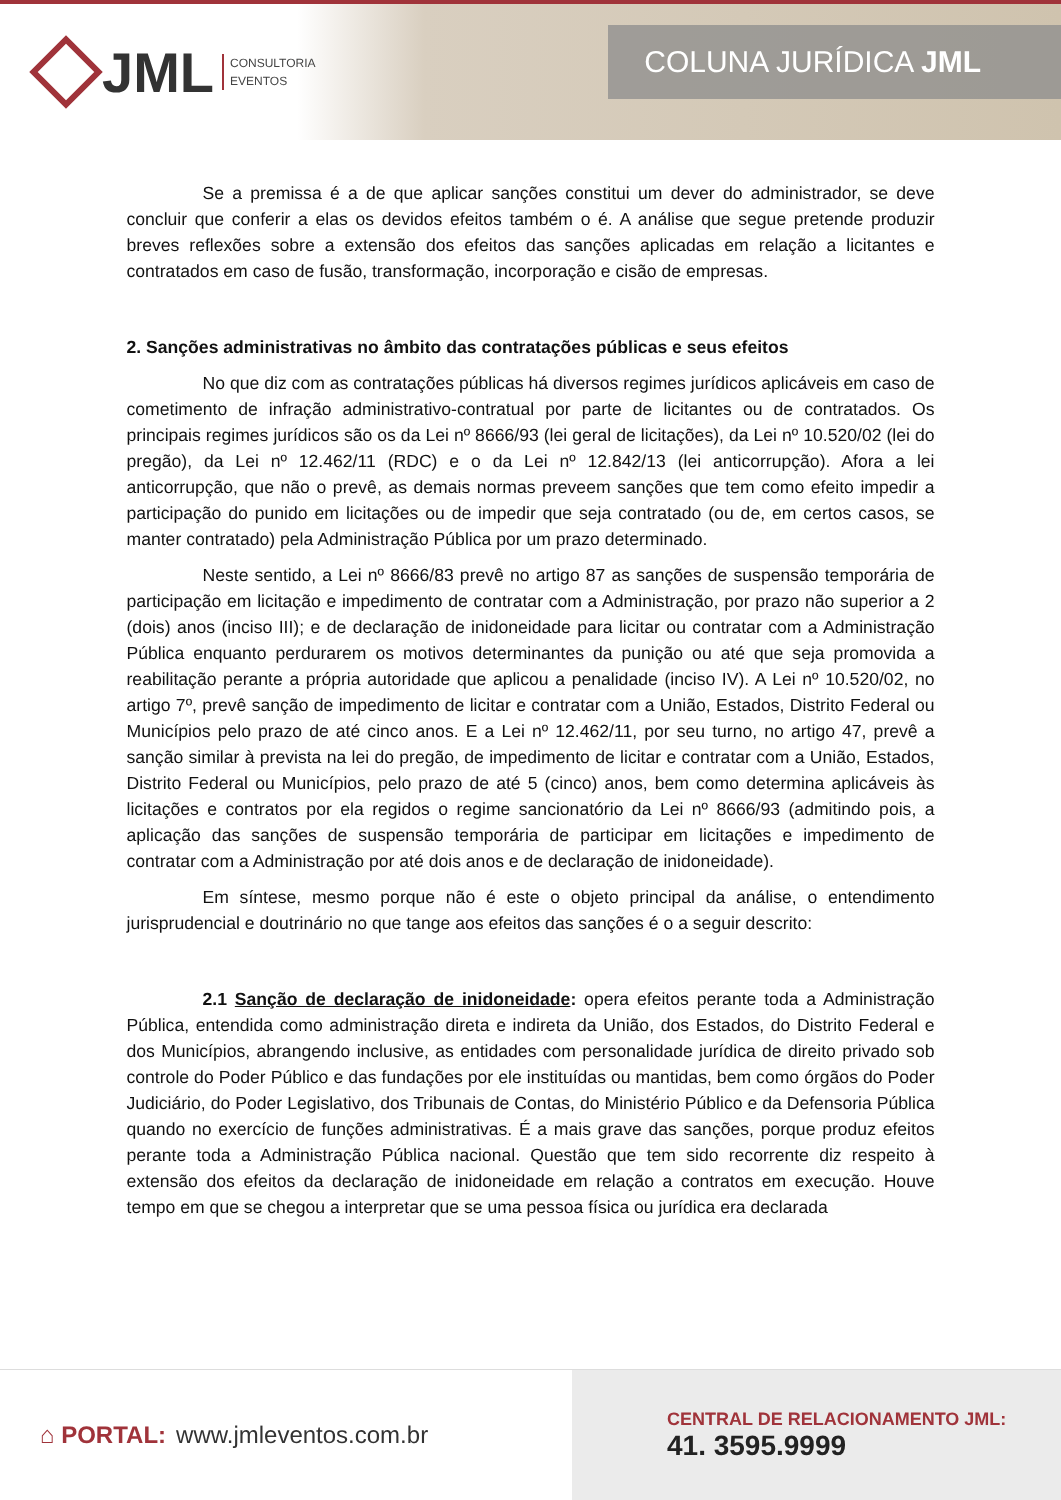JML CONSULTORIA
EVENTOS
COLUNA JURÍDICA JML
Se a premissa é a de que aplicar sanções constitui um dever do administrador, se deve concluir que conferir a elas os devidos efeitos também o é. A análise que segue pretende produzir breves reflexões sobre a extensão dos efeitos das sanções aplicadas em relação a licitantes e contratados em caso de fusão, transformação, incorporação e cisão de empresas.
2. Sanções administrativas no âmbito das contratações públicas e seus efeitos
No que diz com as contratações públicas há diversos regimes jurídicos aplicáveis em caso de cometimento de infração administrativo-contratual por parte de licitantes ou de contratados. Os principais regimes jurídicos são os da Lei nº 8666/93 (lei geral de licitações), da Lei nº 10.520/02 (lei do pregão), da Lei nº 12.462/11 (RDC) e o da Lei nº 12.842/13 (lei anticorrupção). Afora a lei anticorrupção, que não o prevê, as demais normas preveem sanções que tem como efeito impedir a participação do punido em licitações ou de impedir que seja contratado (ou de, em certos casos, se manter contratado) pela Administração Pública por um prazo determinado.
Neste sentido, a Lei nº 8666/83 prevê no artigo 87 as sanções de suspensão temporária de participação em licitação e impedimento de contratar com a Administração, por prazo não superior a 2 (dois) anos (inciso III); e de declaração de inidoneidade para licitar ou contratar com a Administração Pública enquanto perdurarem os motivos determinantes da punição ou até que seja promovida a reabilitação perante a própria autoridade que aplicou a penalidade (inciso IV). A Lei nº 10.520/02, no artigo 7º, prevê sanção de impedimento de licitar e contratar com a União, Estados, Distrito Federal ou Municípios pelo prazo de até cinco anos. E a Lei nº 12.462/11, por seu turno, no artigo 47, prevê a sanção similar à prevista na lei do pregão, de impedimento de licitar e contratar com a União, Estados, Distrito Federal ou Municípios, pelo prazo de até 5 (cinco) anos, bem como determina aplicáveis às licitações e contratos por ela regidos o regime sancionatório da Lei nº 8666/93 (admitindo pois, a aplicação das sanções de suspensão temporária de participar em licitações e impedimento de contratar com a Administração por até dois anos e de declaração de inidoneidade).
Em síntese, mesmo porque não é este o objeto principal da análise, o entendimento jurisprudencial e doutrinário no que tange aos efeitos das sanções é o a seguir descrito:
2.1 Sanção de declaração de inidoneidade: opera efeitos perante toda a Administração Pública, entendida como administração direta e indireta da União, dos Estados, do Distrito Federal e dos Municípios, abrangendo inclusive, as entidades com personalidade jurídica de direito privado sob controle do Poder Público e das fundações por ele instituídas ou mantidas, bem como órgãos do Poder Judiciário, do Poder Legislativo, dos Tribunais de Contas, do Ministério Público e da Defensoria Pública quando no exercício de funções administrativas. É a mais grave das sanções, porque produz efeitos perante toda a Administração Pública nacional. Questão que tem sido recorrente diz respeito à extensão dos efeitos da declaração de inidoneidade em relação a contratos em execução. Houve tempo em que se chegou a interpretar que se uma pessoa física ou jurídica era declarada
⌂ PORTAL: www.jmleventos.com.br
CENTRAL DE RELACIONAMENTO JML:
41. 3595.9999